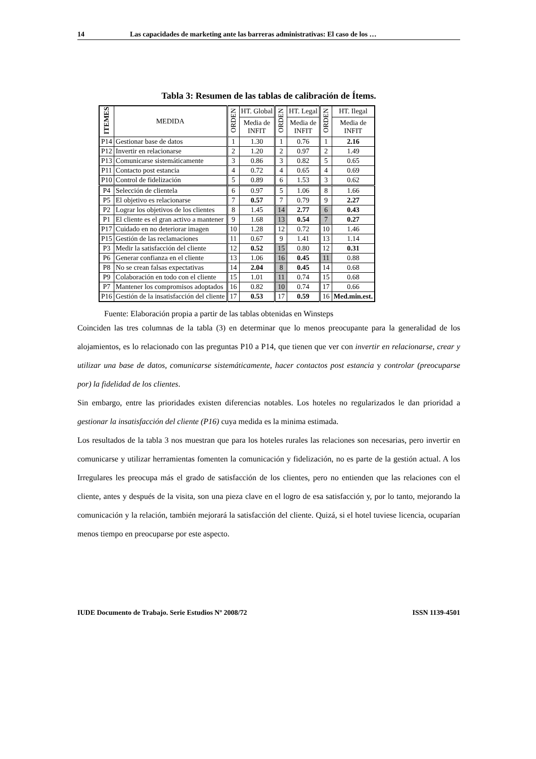14 Las capacidades de marketing ante las barreras administrativas: El caso de los …
Tabla 3: Resumen de las tablas de calibración de Ítems.
| ITEMES | MEDIDA | ORDEN | HT. Global | ORDEN | HT. Legal | ORDEN | HT. Ilegal |
| --- | --- | --- | --- | --- | --- | --- | --- |
| | | | Media de INFIT | | Media de INFIT | | Media de INFIT |
| P14 | Gestionar base de datos | 1 | 1.30 | 1 | 0.76 | 1 | 2.16 |
| P12 | Invertir en relacionarse | 2 | 1.20 | 2 | 0.97 | 2 | 1.49 |
| P13 | Comunicarse sistemáticamente | 3 | 0.86 | 3 | 0.82 | 5 | 0.65 |
| P11 | Contacto post estancia | 4 | 0.72 | 4 | 0.65 | 4 | 0.69 |
| P10 | Control de fidelización | 5 | 0.89 | 6 | 1.53 | 3 | 0.62 |
| P4 | Selección de clientela | 6 | 0.97 | 5 | 1.06 | 8 | 1.66 |
| P5 | El objetivo es relacionarse | 7 | 0.57 | 7 | 0.79 | 9 | 2.27 |
| P2 | Lograr los objetivos de los clientes | 8 | 1.45 | 14 | 2.77 | 6 | 0.43 |
| P1 | El cliente es el gran activo a mantener | 9 | 1.68 | 13 | 0.54 | 7 | 0.27 |
| P17 | Cuidado en no deteriorar imagen | 10 | 1.28 | 12 | 0.72 | 10 | 1.46 |
| P15 | Gestión de las reclamaciones | 11 | 0.67 | 9 | 1.41 | 13 | 1.14 |
| P3 | Medir la satisfacción del cliente | 12 | 0.52 | 15 | 0.80 | 12 | 0.31 |
| P6 | Generar confianza en el cliente | 13 | 1.06 | 16 | 0.45 | 11 | 0.88 |
| P8 | No se crean falsas expectativas | 14 | 2.04 | 8 | 0.45 | 14 | 0.68 |
| P9 | Colaboración en todo con el cliente | 15 | 1.01 | 11 | 0.74 | 15 | 0.68 |
| P7 | Mantener los compromisos adoptados | 16 | 0.82 | 10 | 0.74 | 17 | 0.66 |
| P16 | Gestión de la insatisfacción del cliente | 17 | 0.53 | 17 | 0.59 | 16 | Med.min.est. |
Fuente: Elaboración propia a partir de las tablas obtenidas en Winsteps
Coinciden las tres columnas de la tabla (3) en determinar que lo menos preocupante para la generalidad de los alojamientos, es lo relacionado con las preguntas P10 a P14, que tienen que ver con invertir en relacionarse, crear y utilizar una base de datos, comunicarse sistemáticamente, hacer contactos post estancia y controlar (preocuparse por) la fidelidad de los clientes.
Sin embargo, entre las prioridades existen diferencias notables. Los hoteles no regularizados le dan prioridad a gestionar la insatisfacción del cliente (P16) cuya medida es la minima estimada.
Los resultados de la tabla 3 nos muestran que para los hoteles rurales las relaciones son necesarias, pero invertir en comunicarse y utilizar herramientas fomenten la comunicación y fidelización, no es parte de la gestión actual. A los Irregulares les preocupa más el grado de satisfacción de los clientes, pero no entienden que las relaciones con el cliente, antes y después de la visita, son una pieza clave en el logro de esa satisfacción y, por lo tanto, mejorando la comunicación y la relación, también mejorará la satisfacción del cliente. Quizá, si el hotel tuviese licencia, ocuparían menos tiempo en preocuparse por este aspecto.
IUDE Documento de Trabajo. Serie Estudios Nº 2008/72 ISSN 1139-4501